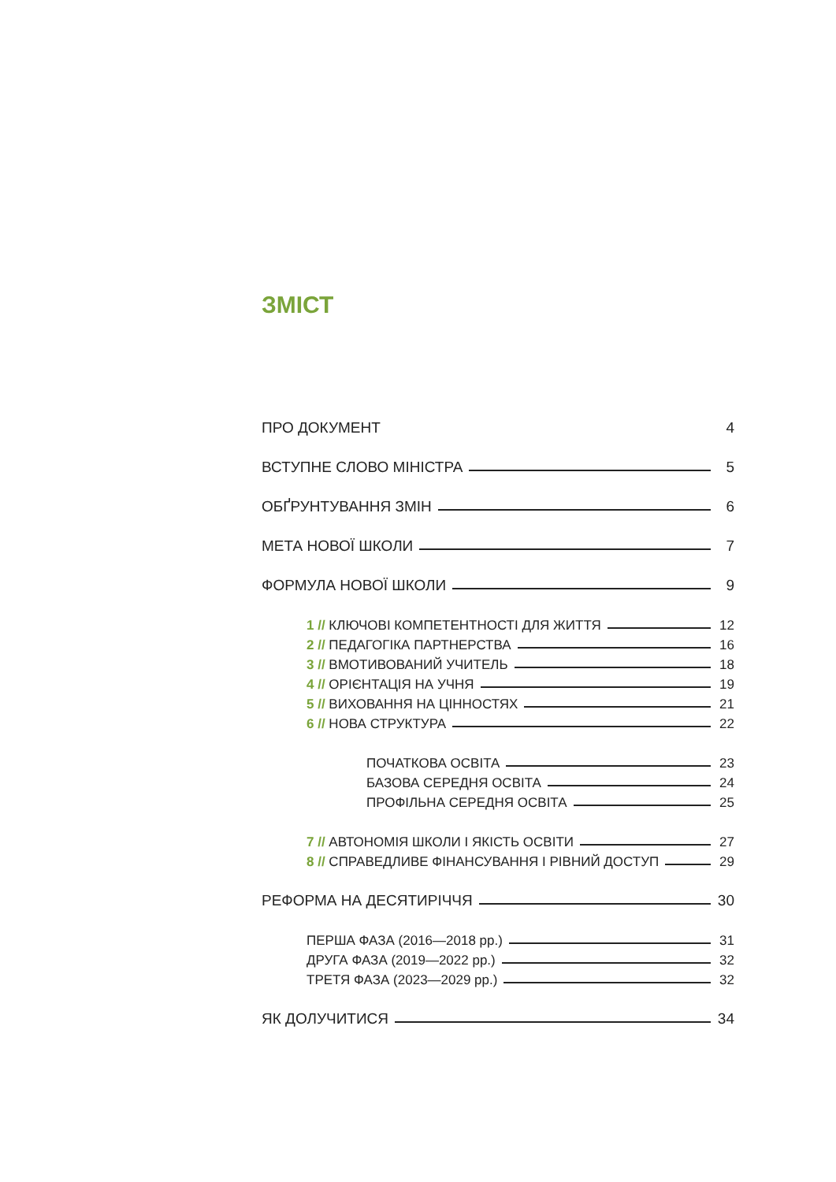ЗМІСТ
ПРО ДОКУМЕНТ 4
ВСТУПНЕ СЛОВО МІНІСТРА 5
ОБҐРУНТУВАННЯ ЗМІН 6
МЕТА НОВОЇ ШКОЛИ 7
ФОРМУЛА НОВОЇ ШКОЛИ 9
1 // КЛЮЧОВІ КОМПЕТЕНТНОСТІ ДЛЯ ЖИТТЯ 12
2 // ПЕДАГОГІКА ПАРТНЕРСТВА 16
3 // ВМОТИВОВАНИЙ УЧИТЕЛЬ 18
4 // ОРІЄНТАЦІЯ НА УЧНЯ 19
5 // ВИХОВАННЯ НА ЦІННОСТЯХ 21
6 // НОВА СТРУКТУРА 22
ПОЧАТКОВА ОСВІТА 23
БАЗОВА СЕРЕДНЯ ОСВІТА 24
ПРОФІЛЬНА СЕРЕДНЯ ОСВІТА 25
7 // АВТОНОМІЯ ШКОЛИ І ЯКІСТЬ ОСВІТИ 27
8 // СПРАВЕДЛИВЕ ФІНАНСУВАННЯ І РІВНИЙ ДОСТУП 29
РЕФОРМА НА ДЕСЯТИРІЧЧЯ 30
ПЕРША ФАЗА (2016—2018 рр.) 31
ДРУГА ФАЗА (2019—2022 рр.) 32
ТРЕТЯ ФАЗА (2023—2029 рр.) 32
ЯК ДОЛУЧИТИСЯ 34